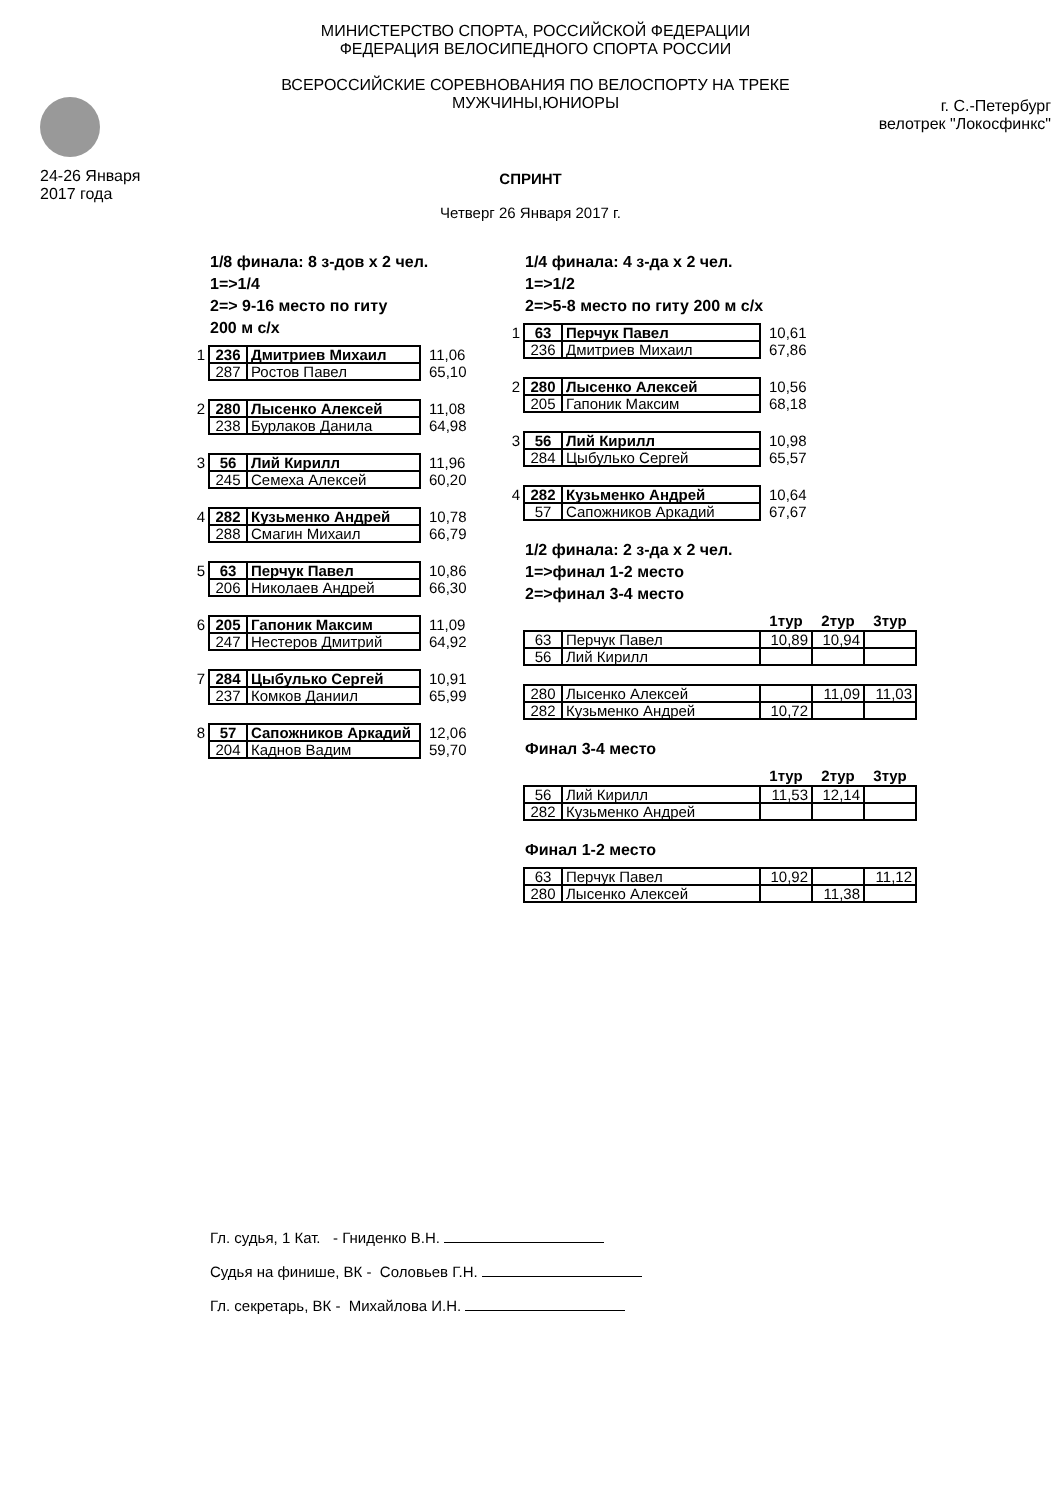24-26 Января
2017 года
МИНИСТЕРСТВО СПОРТА, РОССИЙСКОЙ ФЕДЕРАЦИИ
ФЕДЕРАЦИЯ ВЕЛОСИПЕДНОГО СПОРТА РОССИИ
ВСЕРОССИЙСКИЕ СОРЕВНОВАНИЯ ПО ВЕЛОСПОРТУ НА ТРЕКЕ
МУЖЧИНЫ,ЮНИОРЫ
г. С.-Петербург
велотрек "Локосфинкс"
СПРИНТ
Четверг 26 Января 2017 г.
1/8 финала: 8 з-дов х 2 чел.
1=>1/4
2=> 9-16 место по гиту
200 м с/х
| 1 | 236 | Дмитриев Михаил | 11,06 |
| | 287 | Ростов Павел | 65,10 |
| 2 | 280 | Лысенко Алексей | 11,08 |
| | 238 | Бурлаков Данила | 64,98 |
| 3 | 56 | Лий Кирилл | 11,96 |
| | 245 | Семеха Алексей | 60,20 |
| 4 | 282 | Кузьменко Андрей | 10,78 |
| | 288 | Смагин Михаил | 66,79 |
| 5 | 63 | Перчук Павел | 10,86 |
| | 206 | Николаев Андрей | 66,30 |
| 6 | 205 | Гапоник Максим | 11,09 |
| | 247 | Нестеров Дмитрий | 64,92 |
| 7 | 284 | Цыбулько Сергей | 10,91 |
| | 237 | Комков Даниил | 65,99 |
| 8 | 57 | Сапожников Аркадий | 12,06 |
| | 204 | Каднов Вадим | 59,70 |
1/4 финала: 4 з-да х 2 чел.
1=>1/2
2=>5-8 место по гиту 200 м с/х
| 1 | 63 | Перчук Павел | 10,61 |
| | 236 | Дмитриев Михаил | 67,86 |
| 2 | 280 | Лысенко Алексей | 10,56 |
| | 205 | Гапоник Максим | 68,18 |
| 3 | 56 | Лий Кирилл | 10,98 |
| | 284 | Цыбулько Сергей | 65,57 |
| 4 | 282 | Кузьменко Андрей | 10,64 |
| | 57 | Сапожников Аркадий | 67,67 |
1/2 финала: 2 з-да х 2 чел.
1=>финал 1-2 место
2=>финал 3-4 место
| | | 1тур | 2тур | 3тур |
| 63 | Перчук Павел | 10,89 | 10,94 | |
| 56 | Лий Кирилл | | | |
| 280 | Лысенко Алексей | | 11,09 | 11,03 |
| 282 | Кузьменко Андрей | 10,72 | | |
Финал 3-4 место
| | | 1тур | 2тур | 3тур |
| 56 | Лий Кирилл | 11,53 | 12,14 | |
| 282 | Кузьменко Андрей | | | |
Финал 1-2 место
| 63 | Перчук Павел | 10,92 | | 11,12 |
| 280 | Лысенко Алексей | | 11,38 | |
Гл. судья, 1 Кат. - Гниденко В.Н.
Судья на финише, ВК - Соловьев Г.Н.
Гл. секретарь, ВК - Михайлова И.Н.